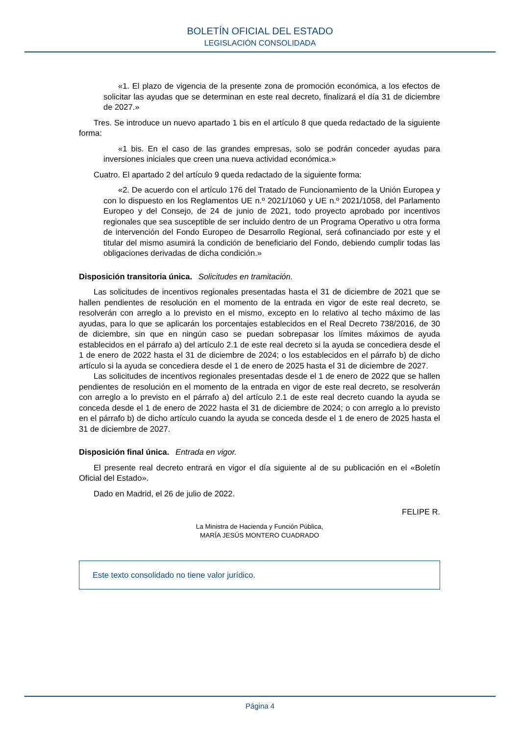BOLETÍN OFICIAL DEL ESTADO
LEGISLACIÓN CONSOLIDADA
«1. El plazo de vigencia de la presente zona de promoción económica, a los efectos de solicitar las ayudas que se determinan en este real decreto, finalizará el día 31 de diciembre de 2027.»
Tres. Se introduce un nuevo apartado 1 bis en el artículo 8 que queda redactado de la siguiente forma:
«1 bis. En el caso de las grandes empresas, solo se podrán conceder ayudas para inversiones iniciales que creen una nueva actividad económica.»
Cuatro. El apartado 2 del artículo 9 queda redactado de la siguiente forma:
«2. De acuerdo con el artículo 176 del Tratado de Funcionamiento de la Unión Europea y con lo dispuesto en los Reglamentos UE n.º 2021/1060 y UE n.º 2021/1058, del Parlamento Europeo y del Consejo, de 24 de junio de 2021, todo proyecto aprobado por incentivos regionales que sea susceptible de ser incluido dentro de un Programa Operativo u otra forma de intervención del Fondo Europeo de Desarrollo Regional, será cofinanciado por este y el titular del mismo asumirá la condición de beneficiario del Fondo, debiendo cumplir todas las obligaciones derivadas de dicha condición.»
Disposición transitoria única. Solicitudes en tramitación.
Las solicitudes de incentivos regionales presentadas hasta el 31 de diciembre de 2021 que se hallen pendientes de resolución en el momento de la entrada en vigor de este real decreto, se resolverán con arreglo a lo previsto en el mismo, excepto en lo relativo al techo máximo de las ayudas, para lo que se aplicarán los porcentajes establecidos en el Real Decreto 738/2016, de 30 de diciembre, sin que en ningún caso se puedan sobrepasar los límites máximos de ayuda establecidos en el párrafo a) del artículo 2.1 de este real decreto si la ayuda se concediera desde el 1 de enero de 2022 hasta el 31 de diciembre de 2024; o los establecidos en el párrafo b) de dicho artículo si la ayuda se concediera desde el 1 de enero de 2025 hasta el 31 de diciembre de 2027.
Las solicitudes de incentivos regionales presentadas desde el 1 de enero de 2022 que se hallen pendientes de resolución en el momento de la entrada en vigor de este real decreto, se resolverán con arreglo a lo previsto en el párrafo a) del artículo 2.1 de este real decreto cuando la ayuda se conceda desde el 1 de enero de 2022 hasta el 31 de diciembre de 2024; o con arreglo a lo previsto en el párrafo b) de dicho artículo cuando la ayuda se conceda desde el 1 de enero de 2025 hasta el 31 de diciembre de 2027.
Disposición final única. Entrada en vigor.
El presente real decreto entrará en vigor el día siguiente al de su publicación en el «Boletín Oficial del Estado».
Dado en Madrid, el 26 de julio de 2022.
FELIPE R.
La Ministra de Hacienda y Función Pública,
MARÍA JESÚS MONTERO CUADRADO
Este texto consolidado no tiene valor jurídico.
Página 4